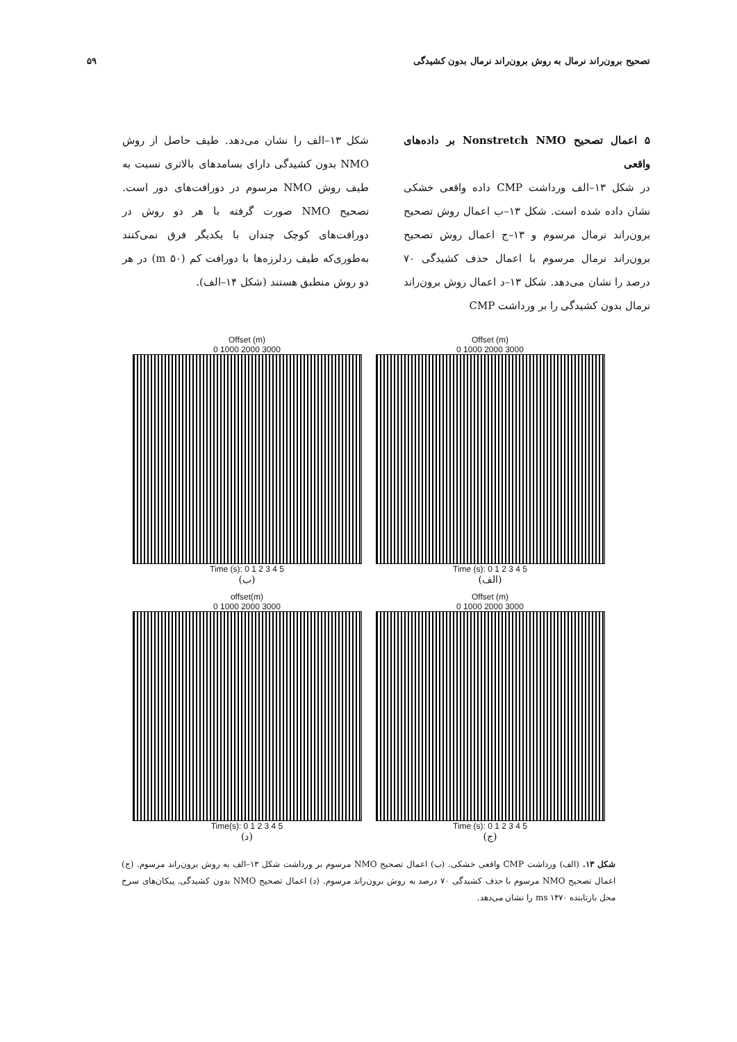تصحیح برون‌راند نرمال به روش برون‌راند نرمال بدون کشیدگی ۵۹
۵ اعمال تصحیح Nonstretch NMO بر داده‌های واقعی
در شکل ۱۳–الف ورداشت CMP داده واقعی خشکی نشان داده شده است. شکل ۱۳–ب اعمال روش تصحیح برون‌راند نرمال مرسوم و ۱۳–ج اعمال روش تصحیح برون‌راند نرمال مرسوم با اعمال حذف کشیدگی ۷۰ درصد را نشان می‌دهد. شکل ۱۳–د اعمال روش برون‌راند نرمال بدون کشیدگی را بر ورداشت CMP
شکل ۱۳–الف را نشان می‌دهد. طیف حاصل از روش NMO بدون کشیدگی دارای بسامدهای بالاتری نسبت به طیف روش NMO مرسوم در دورافت‌های دور است. تصحیح NMO صورت گرفته با هر دو روش در دورافت‌های کوچک چندان با یکدیگر فرق نمی‌کنند به‌طوری‌که طیف ردلرزه‌ها با دورافت کم (۵۰ m) در هر دو روش منطبق هستند (شکل ۱۴–الف).
Offset (m)
0 1000 2000 3000
Time (s): 0 1 2 3 4 5
(الف)
Offset (m)
0 1000 2000 3000
Time (s): 0 1 2 3 4 5
(ب)
Offset (m)
0 1000 2000 3000
Time (s): 0 1 2 3 4 5
(ج)
offset(m)
0 1000 2000 3000
Time(s): 0 1 2 3 4 5
(د)
شکل ۱۳. (الف) ورداشت CMP واقعی خشکی. (ب) اعمال تصحیح NMO مرسوم بر ورداشت شکل ۱۳–الف به روش برون‌راند مرسوم. (ج) اعمال تصحیح NMO مرسوم با حذف کشیدگی ۷۰ درصد به روش برون‌راند مرسوم. (د) اعمال تصحیح NMO بدون کشیدگی. پیکان‌های سرخ محل بازتابنده ms ۱۴۷۰ را نشان می‌دهد.